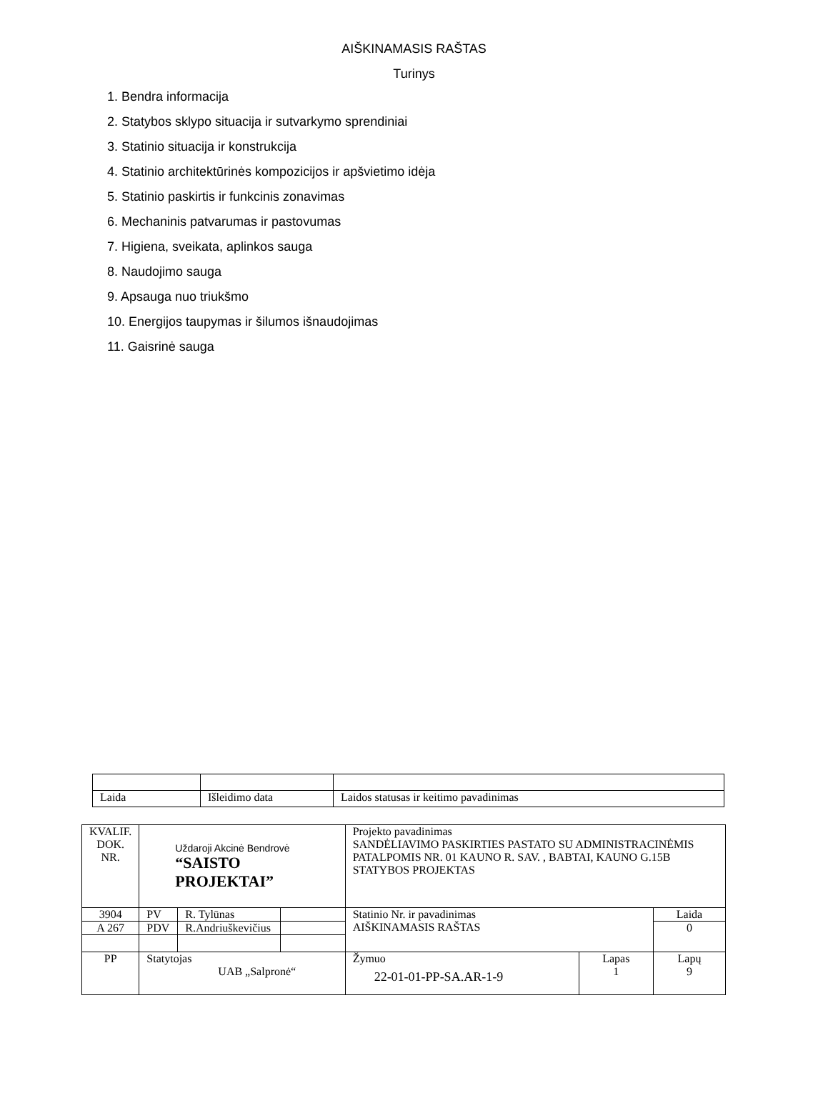AIŠKINAMASIS RAŠTAS
Turinys
1. Bendra informacija
2. Statybos sklypo situacija ir sutvarkymo sprendiniai
3. Statinio situacija ir konstrukcija
4. Statinio architektūrinės kompozicijos ir apšvietimo idėja
5. Statinio paskirtis ir funkcinis zonavimas
6. Mechaninis patvarumas ir pastovumas
7. Higiena, sveikata, aplinkos sauga
8. Naudojimo sauga
9. Apsauga nuo triukšmo
10. Energijos taupymas ir šilumos išnaudojimas
11. Gaisrinė sauga
| Laida | Išleidimo data | Laidos statusas ir keitimo pavadinimas |
| KVALIF. DOK. NR. | Uždaroji Akcinė Bendrovė “SAISTO PROJEKTAI” | | | Projekto pavadinimas SANDĖLIAVIMO PASKIRTIES PASTATO SU ADMINISTRACINĖMIS PATALPOMIS NR. 01 KAUNO R. SAV. , BABTAI, KAUNO G.15B STATYBOS PROJEKTAS | | |
| 3904 | PV | R. Tylūnas | | Statinio Nr. ir pavadinimas AIŠKINAMASIS RAŠTAS | | Laida |
| A 267 | PDV | R.Andriuškevičius | | | | 0 |
| PP | Statytojas UAB „Salpronė“ | | | Žymuo 22-01-01-PP-SA.AR-1-9 | Lapas 1 | Lapų 9 |